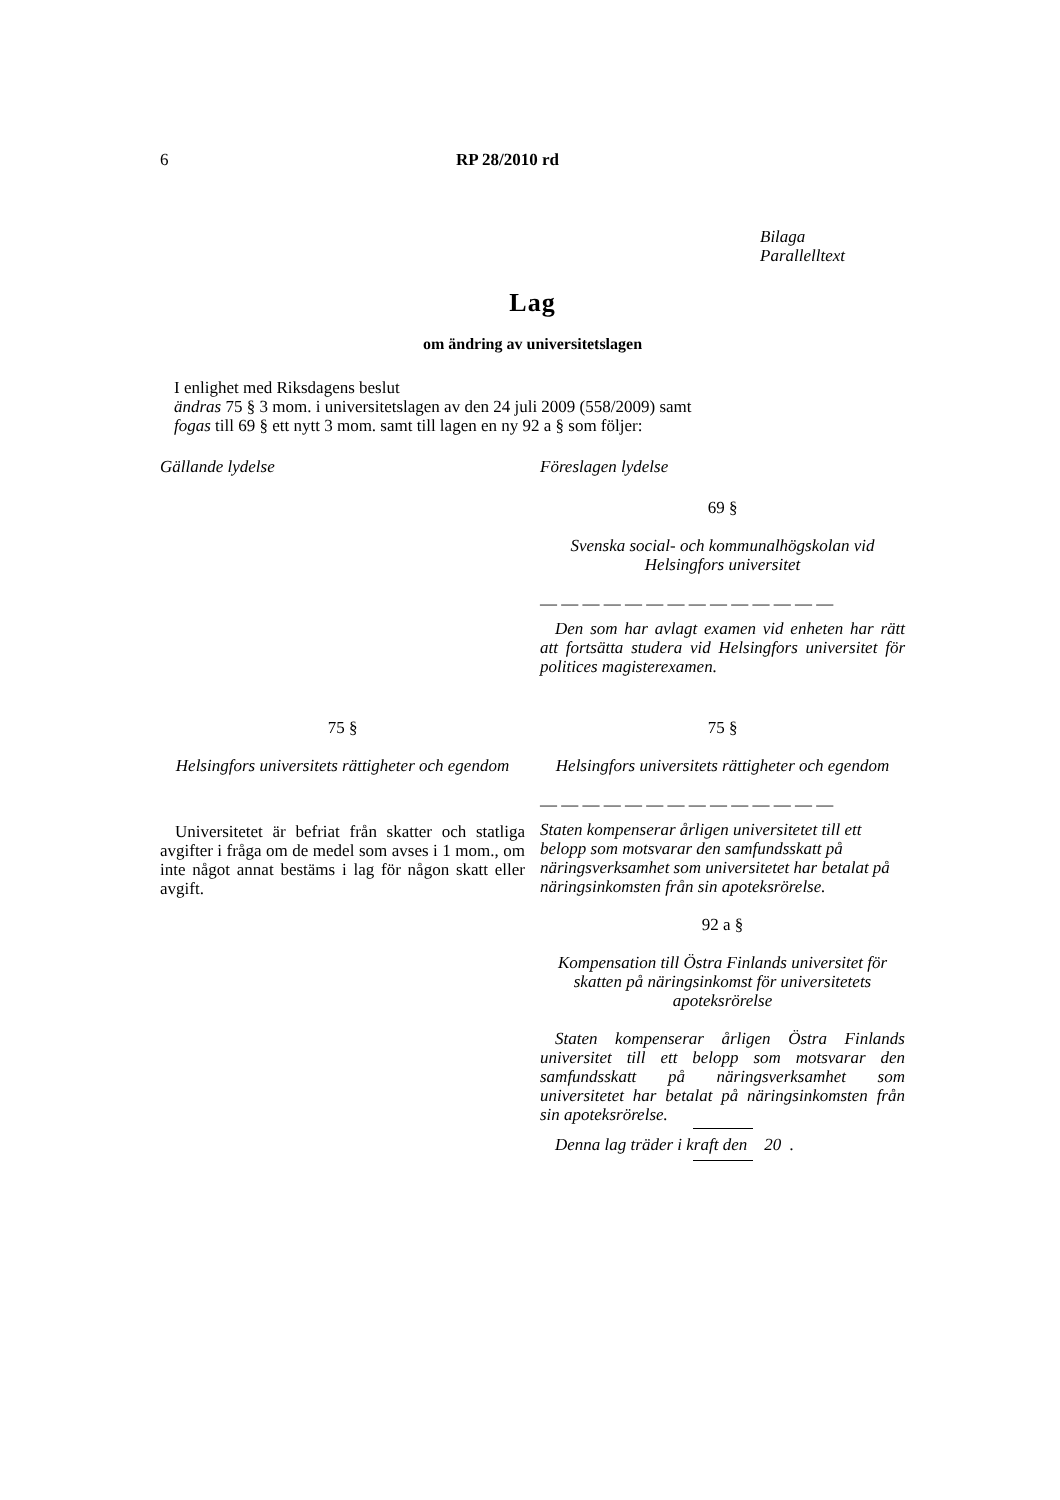6 RP 28/2010 rd
Bilaga
Parallelltext
Lag
om ändring av universitetslagen
I enlighet med Riksdagens beslut
ändras 75 § 3 mom. i universitetslagen av den 24 juli 2009 (558/2009) samt
fogas till 69 § ett nytt 3 mom. samt till lagen en ny 92 a § som följer:
Gällande lydelse Föreslagen lydelse
69 §
Svenska social- och kommunalhögskolan vid Helsingfors universitet
— — — — — — — — — — — — — —
Den som har avlagt examen vid enheten har rätt att fortsätta studera vid Helsingfors universitet för politices magisterexamen.
75 §
Helsingfors universitets rättigheter och egendom
Universitetet är befriat från skatter och statliga avgifter i fråga om de medel som avses i 1 mom., om inte något annat bestäms i lag för någon skatt eller avgift.
75 §
Helsingfors universitets rättigheter och egendom
— — — — — — — — — — — — — —
Staten kompenserar årligen universitetet till ett belopp som motsvarar den samfundsskatt på näringsverksamhet som universitetet har betalat på näringsinkomsten från sin apoteksrörelse.
92 a §
Kompensation till Östra Finlands universitet för skatten på näringsinkomst för universitetets apoteksrörelse
Staten kompenserar årligen Östra Finlands universitet till ett belopp som motsvarar den samfundsskatt på näringsverksamhet som universitetet har betalat på näringsinkomsten från sin apoteksrörelse.
Denna lag träder i kraft den 20 .